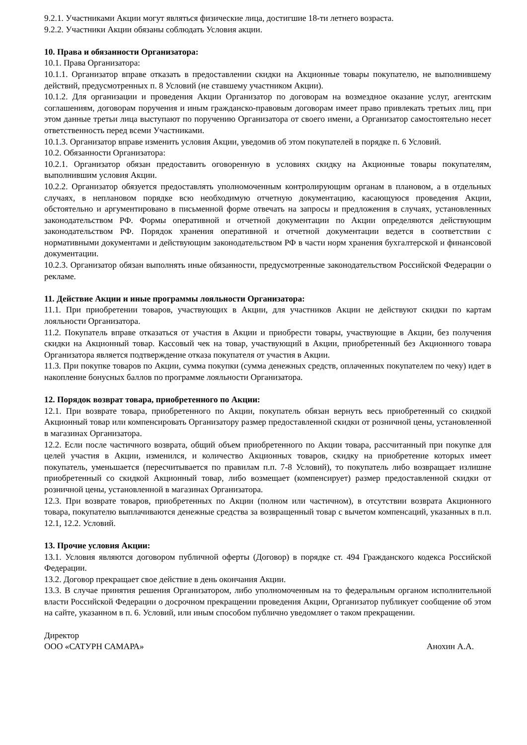9.2.1. Участниками Акции могут являться физические лица, достигшие 18-ти летнего возраста.
9.2.2. Участники Акции обязаны соблюдать Условия акции.
10. Права и обязанности Организатора:
10.1. Права Организатора:
10.1.1. Организатор вправе отказать в предоставлении скидки на Акционные товары покупателю, не выполнившему действий, предусмотренных п. 8 Условий (не ставшему участником Акции).
10.1.2. Для организации и проведения Акции Организатор по договорам на возмездное оказание услуг, агентским соглашениям, договорам поручения и иным гражданско-правовым договорам имеет право привлекать третьих лиц, при этом данные третьи лица выступают по поручению Организатора от своего имени, а Организатор самостоятельно несет ответственность перед всеми Участниками.
10.1.3. Организатор вправе изменить условия Акции, уведомив об этом покупателей в порядке п. 6 Условий.
10.2. Обязанности Организатора:
10.2.1. Организатор обязан предоставить оговоренную в условиях скидку на Акционные товары покупателям, выполнившим условия Акции.
10.2.2. Организатор обязуется предоставлять уполномоченным контролирующим органам в плановом, а в отдельных случаях, в неплановом порядке всю необходимую отчетную документацию, касающуюся проведения Акции, обстоятельно и аргументировано в письменной форме отвечать на запросы и предложения в случаях, установленных законодательством РФ. Формы оперативной и отчетной документации по Акции определяются действующим законодательством РФ. Порядок хранения оперативной и отчетной документации ведется в соответствии с нормативными документами и действующим законодательством РФ в части норм хранения бухгалтерской и финансовой документации.
10.2.3. Организатор обязан выполнять иные обязанности, предусмотренные законодательством Российской Федерации о рекламе.
11. Действие Акции и иные программы лояльности Организатора:
11.1. При приобретении товаров, участвующих в Акции, для участников Акции не действуют скидки по картам лояльности Организатора.
11.2. Покупатель вправе отказаться от участия в Акции и приобрести товары, участвующие в Акции, без получения скидки на Акционный товар. Кассовый чек на товар, участвующий в Акции, приобретенный без Акционного товара Организатора является подтверждение отказа покупателя от участия в Акции.
11.3. При покупке товаров по Акции, сумма покупки (сумма денежных средств, оплаченных покупателем по чеку) идет в накопление бонусных баллов по программе лояльности Организатора.
12. Порядок возврат товара, приобретенного по Акции:
12.1. При возврате товара, приобретенного по Акции, покупатель обязан вернуть весь приобретенный со скидкой Акционный товар или компенсировать Организатору размер предоставленной скидки от розничной цены, установленной в магазинах Организатора.
12.2. Если после частичного возврата, общий объем приобретенного по Акции товара, рассчитанный при покупке для целей участия в Акции, изменился, и количество Акционных товаров, скидку на приобретение которых имеет покупатель, уменьшается (пересчитывается по правилам п.п. 7-8 Условий), то покупатель либо возвращает излишне приобретенный со скидкой Акционный товар, либо возмещает (компенсирует) размер предоставленной скидки от розничной цены, установленной в магазинах Организатора.
12.3. При возврате товаров, приобретенных по Акции (полном или частичном), в отсутствии возврата Акционного товара, покупателю выплачиваются денежные средства за возвращенный товар с вычетом компенсаций, указанных в п.п. 12.1, 12.2. Условий.
13. Прочие условия Акции:
13.1. Условия являются договором публичной оферты (Договор) в порядке ст. 494 Гражданского кодекса Российской Федерации.
13.2. Договор прекращает свое действие в день окончания Акции.
13.3. В случае принятия решения Организатором, либо уполномоченным на то федеральным органом исполнительной власти Российской Федерации о досрочном прекращении проведения Акции, Организатор публикует сообщение об этом на сайте, указанном в п. 6. Условий, или иным способом публично уведомляет о таком прекращении.
Директор
ООО «САТУРН САМАРА» Анохин А.А.